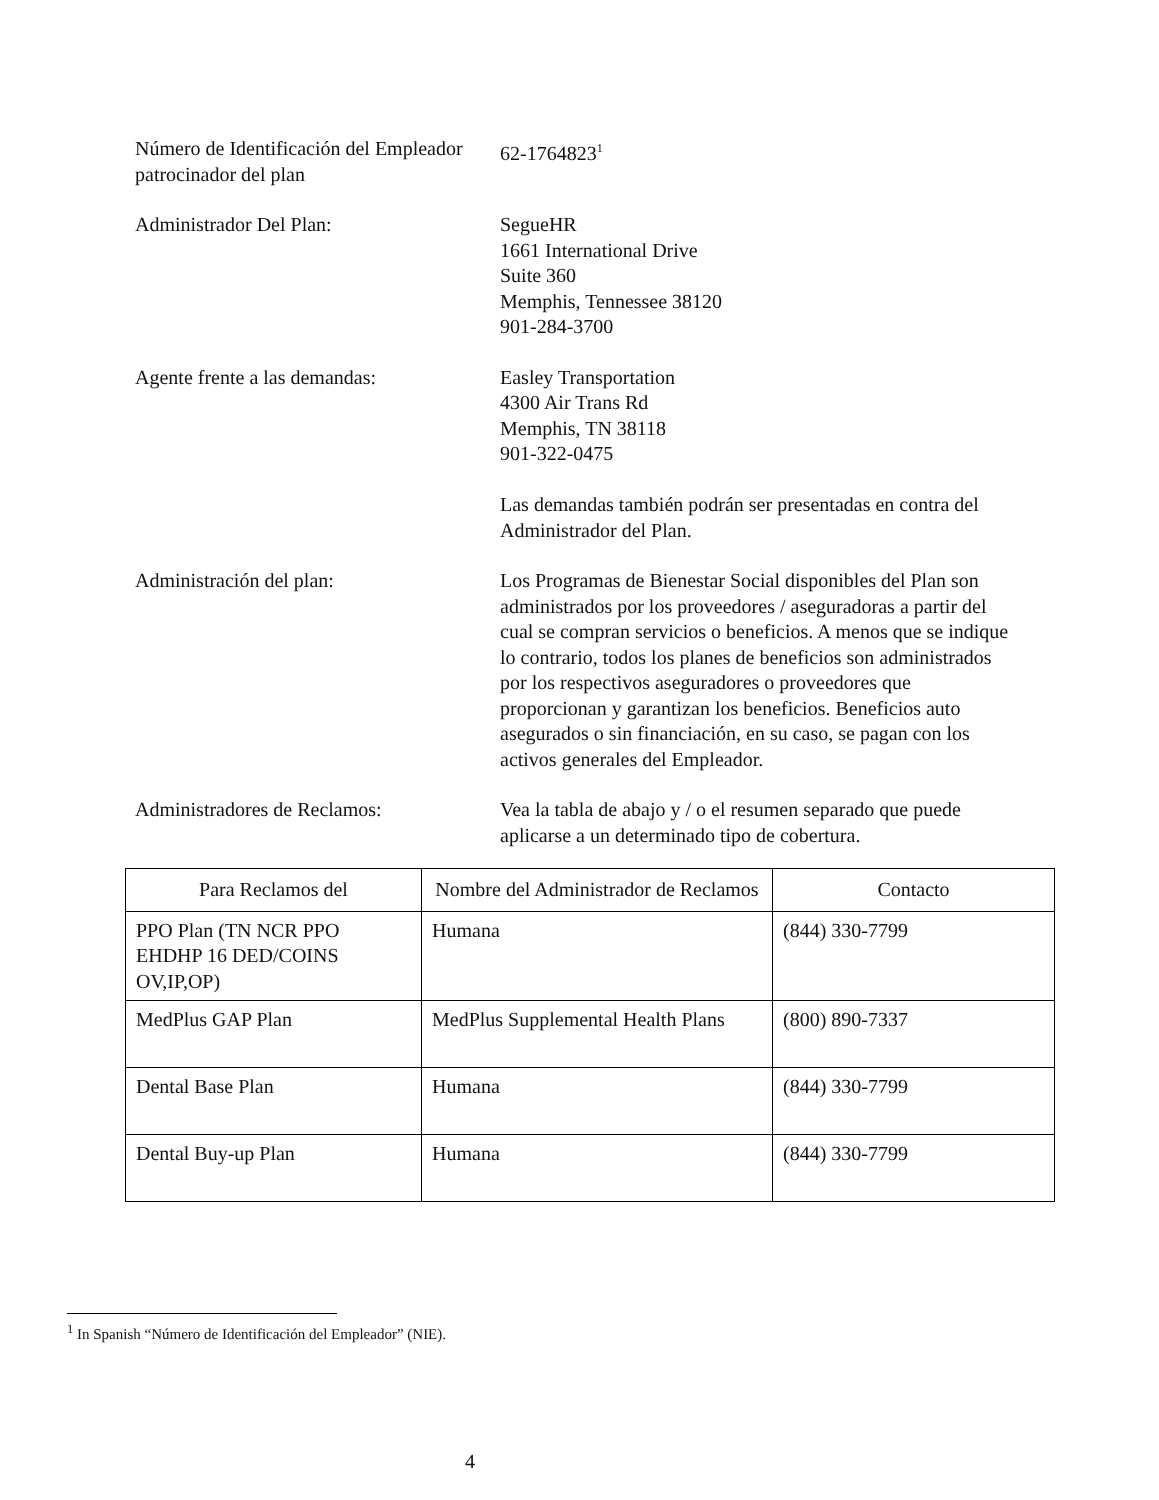Número de Identificación del Empleador patrocinador del plan
62-1764823<sup>1</sup>
Administrador Del Plan: SegueHR
1661 International Drive
Suite 360
Memphis, Tennessee 38120
901-284-3700
Agente frente a las demandas: Easley Transportation
4300 Air Trans Rd
Memphis, TN 38118
901-322-0475
Las demandas también podrán ser presentadas en contra del Administrador del Plan.
Administración del plan: Los Programas de Bienestar Social disponibles del Plan son administrados por los proveedores / aseguradoras a partir del cual se compran servicios o beneficios. A menos que se indique lo contrario, todos los planes de beneficios son administrados por los respectivos aseguradores o proveedores que proporcionan y garantizan los beneficios. Beneficios auto asegurados o sin financiación, en su caso, se pagan con los activos generales del Empleador.
Administradores de Reclamos: Vea la tabla de abajo y / o el resumen separado que puede aplicarse a un determinado tipo de cobertura.
| Para Reclamos del | Nombre del Administrador de Reclamos | Contacto |
| --- | --- | --- |
| PPO Plan (TN NCR PPO EHDHP 16 DED/COINS OV,IP,OP) | Humana | (844) 330-7799 |
| MedPlus GAP Plan | MedPlus Supplemental Health Plans | (800) 890-7337 |
| Dental Base Plan | Humana | (844) 330-7799 |
| Dental Buy-up Plan | Humana | (844) 330-7799 |
<sup>1</sup> In Spanish “Número de Identificación del Empleador” (NIE).
4